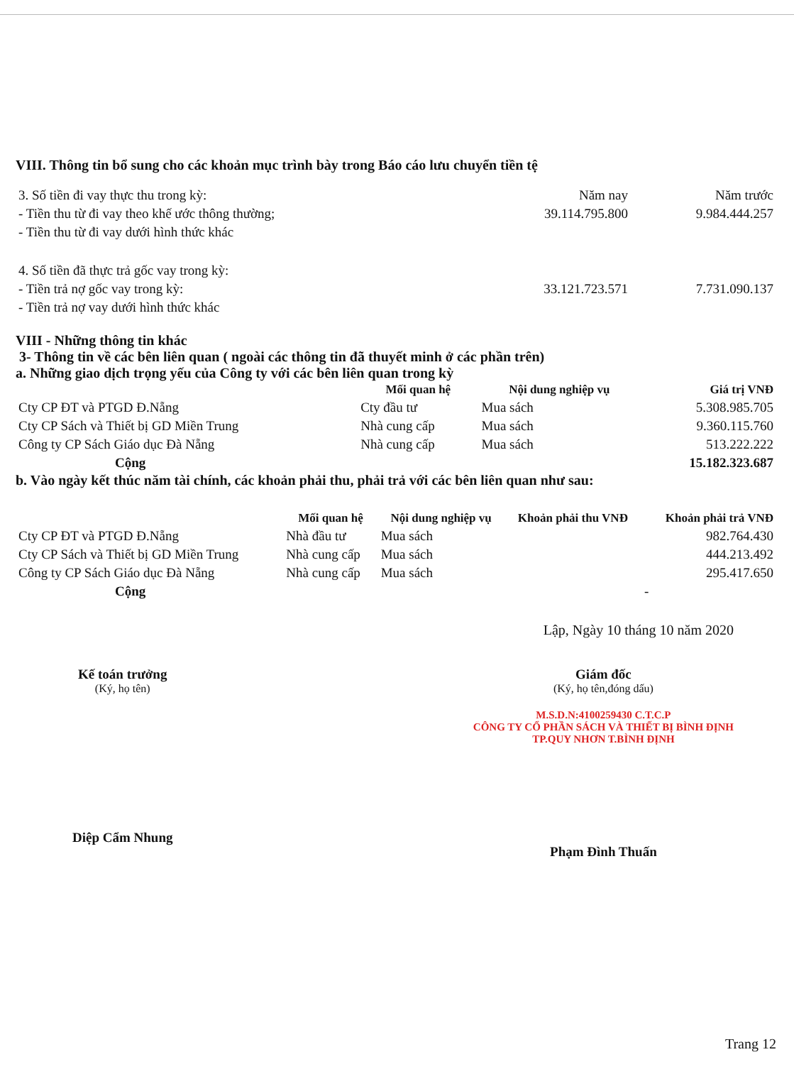VIII. Thông tin bổ sung cho các khoản mục trình bày trong Báo cáo lưu chuyển tiền tệ
| 3. Số tiền đi vay thực thu trong kỳ: | Năm nay | Năm trước |
| - Tiền thu từ đi vay theo khế ước thông thường; | 39.114.795.800 | 9.984.444.257 |
| - Tiền thu từ đi vay dưới hình thức khác | | |
| 4. Số tiền đã thực trả gốc vay trong kỳ: | | |
| - Tiền trả nợ gốc vay trong kỳ: | 33.121.723.571 | 7.731.090.137 |
| - Tiền trả nợ vay dưới hình thức khác | | |
VIII - Những thông tin khác
3- Thông tin về các bên liên quan ( ngoài các thông tin đã thuyết minh ở các phần trên)
a. Những giao dịch trọng yếu của Công ty với các bên liên quan trong kỳ
| | Mối quan hệ | Nội dung nghiệp vụ | Giá trị VNĐ |
| --- | --- | --- | --- |
| Cty CP ĐT và PTGD Đ.Nẵng | Cty đầu tư | Mua sách | 5.308.985.705 |
| Cty CP Sách và Thiết bị GD Miền Trung | Nhà cung cấp | Mua sách | 9.360.115.760 |
| Công ty CP Sách Giáo dục Đà Nẵng | Nhà cung cấp | Mua sách | 513.222.222 |
| Cộng | | | 15.182.323.687 |
b. Vào ngày kết thúc năm tài chính, các khoản phải thu, phải trả với các bên liên quan như sau:
| | Mối quan hệ | Nội dung nghiệp vụ | Khoản phải thu VNĐ | Khoản phải trả VNĐ |
| --- | --- | --- | --- | --- |
| Cty CP ĐT và PTGD Đ.Nẵng | Nhà đầu tư | Mua sách | | 982.764.430 |
| Cty CP Sách và Thiết bị GD Miền Trung | Nhà cung cấp | Mua sách | | 444.213.492 |
| Công ty CP Sách Giáo dục Đà Nẵng | Nhà cung cấp | Mua sách | | 295.417.650 |
| Cộng | | | | - |
Lập, Ngày 10 tháng 10 năm 2020
Kế toán trưởng
(Ký, họ tên)
Diệp Cẩm Nhung
Giám đốc
(Ký, họ tên,đóng dấu)
M.S.D.N:4100259430 C.T.C.P
CÔNG TY CỔ PHẦN SÁCH VÀ THIẾT BỊ BÌNH ĐỊNH
TP.QUY NHƠN T.BÌNH ĐỊNH
Phạm Đình Thuấn
Trang 12